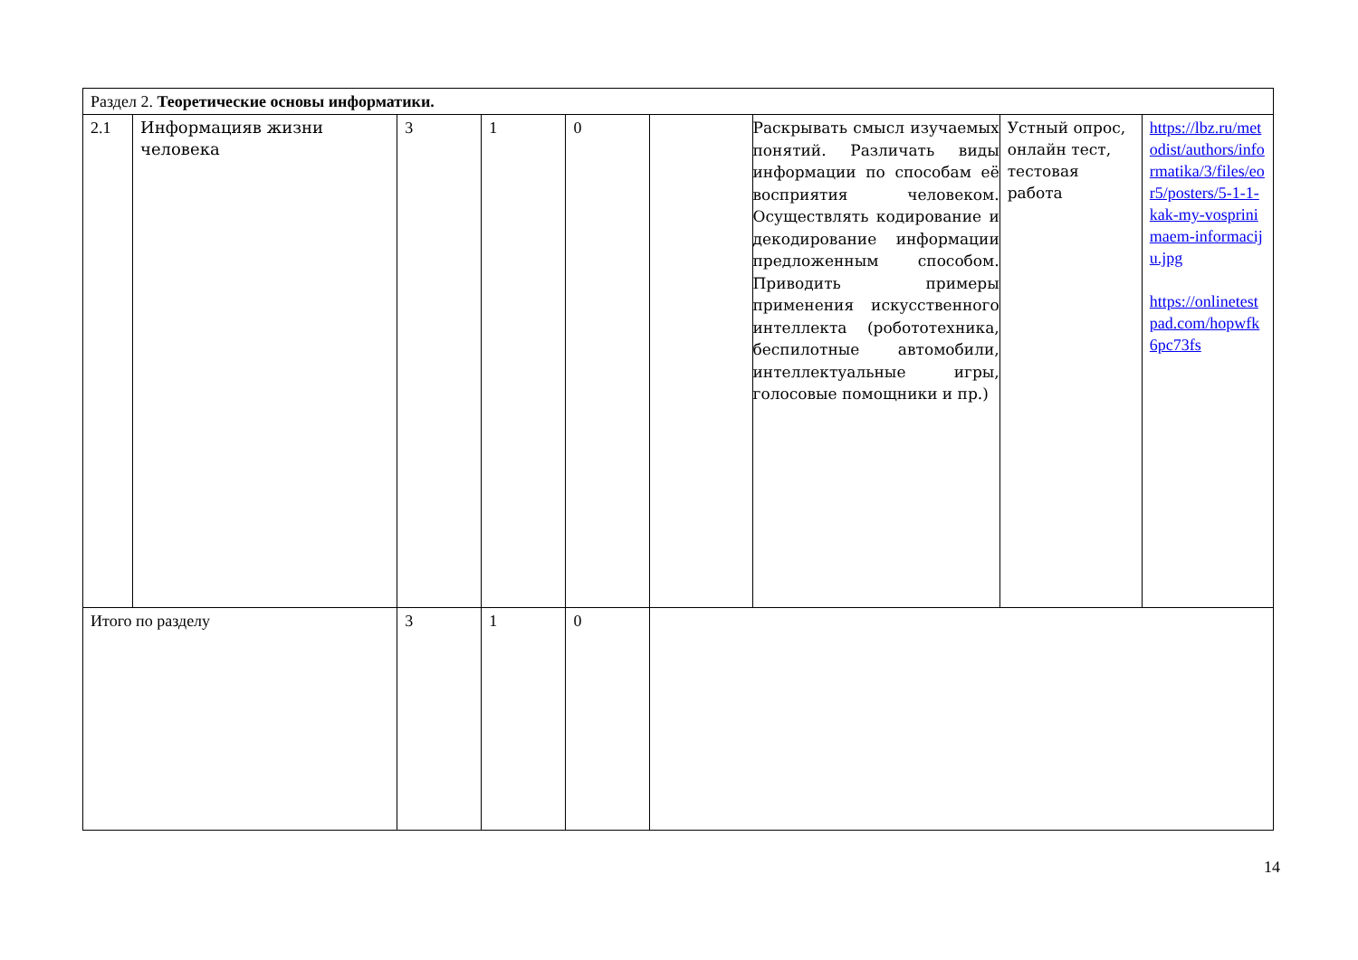| Раздел 2. Теоретические основы информатики. |
| 2.1 | Информацияв жизни человека | 3 | 1 | 0 | | Раскрывать смысл изучаемых понятий. Различать виды информации по способам её восприятия человеком. Осуществлять кодирование и декодирование информации предложенным способом. Приводить примеры применения искусственного интеллекта (робототехника, беспилотные автомобили, интеллектуальные игры, голосовые помощники и пр.) | Устный опрос, онлайн тест, тестовая работа | https://lbz.ru/metodist/authors/informatika/3/files/eor5/posters/5-1-1-kak-my-vosprinimaem-informaciju.jpg https://onlinetestpad.com/hopwfk6pc73fs |
| Итого по разделу | | 3 | 1 | 0 | | | | |
14